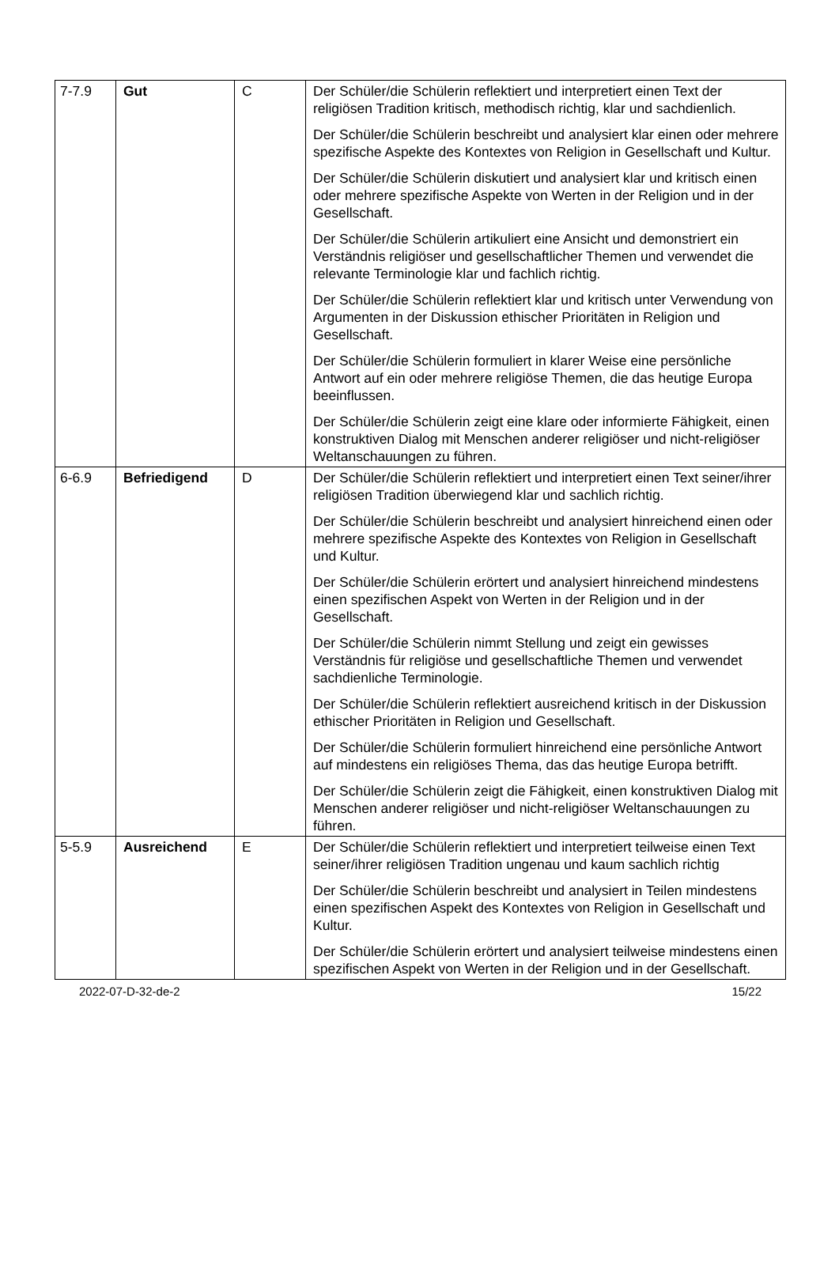| 7-7.9 | Gut | C | Der Schüler/die Schülerin reflektiert und interpretiert einen Text der religiösen Tradition kritisch, methodisch richtig, klar und sachdienlich. Der Schüler/die Schülerin beschreibt und analysiert klar einen oder mehrere spezifische Aspekte des Kontextes von Religion in Gesellschaft und Kultur. Der Schüler/die Schülerin diskutiert und analysiert klar und kritisch einen oder mehrere spezifische Aspekte von Werten in der Religion und in der Gesellschaft. Der Schüler/die Schülerin artikuliert eine Ansicht und demonstriert ein Verständnis religiöser und gesellschaftlicher Themen und verwendet die relevante Terminologie klar und fachlich richtig. Der Schüler/die Schülerin reflektiert klar und kritisch unter Verwendung von Argumenten in der Diskussion ethischer Prioritäten in Religion und Gesellschaft. Der Schüler/die Schülerin formuliert in klarer Weise eine persönliche Antwort auf ein oder mehrere religiöse Themen, die das heutige Europa beeinflussen. Der Schüler/die Schülerin zeigt eine klare oder informierte Fähigkeit, einen konstruktiven Dialog mit Menschen anderer religiöser und nicht-religiöser Weltanschauungen zu führen. |
| 6-6.9 | Befriedigend | D | Der Schüler/die Schülerin reflektiert und interpretiert einen Text seiner/ihrer religiösen Tradition überwiegend klar und sachlich richtig. Der Schüler/die Schülerin beschreibt und analysiert hinreichend einen oder mehrere spezifische Aspekte des Kontextes von Religion in Gesellschaft und Kultur. Der Schüler/die Schülerin erörtert und analysiert hinreichend mindestens einen spezifischen Aspekt von Werten in der Religion und in der Gesellschaft. Der Schüler/die Schülerin nimmt Stellung und zeigt ein gewisses Verständnis für religiöse und gesellschaftliche Themen und verwendet sachdienliche Terminologie. Der Schüler/die Schülerin reflektiert ausreichend kritisch in der Diskussion ethischer Prioritäten in Religion und Gesellschaft. Der Schüler/die Schülerin formuliert hinreichend eine persönliche Antwort auf mindestens ein religiöses Thema, das das heutige Europa betrifft. Der Schüler/die Schülerin zeigt die Fähigkeit, einen konstruktiven Dialog mit Menschen anderer religiöser und nicht-religiöser Weltanschauungen zu führen. |
| 5-5.9 | Ausreichend | E | Der Schüler/die Schülerin reflektiert und interpretiert teilweise einen Text seiner/ihrer religiösen Tradition ungenau und kaum sachlich richtig Der Schüler/die Schülerin beschreibt und analysiert in Teilen mindestens einen spezifischen Aspekt des Kontextes von Religion in Gesellschaft und Kultur. Der Schüler/die Schülerin erörtert und analysiert teilweise mindestens einen spezifischen Aspekt von Werten in der Religion und in der Gesellschaft. |
2022-07-D-32-de-2 15/22